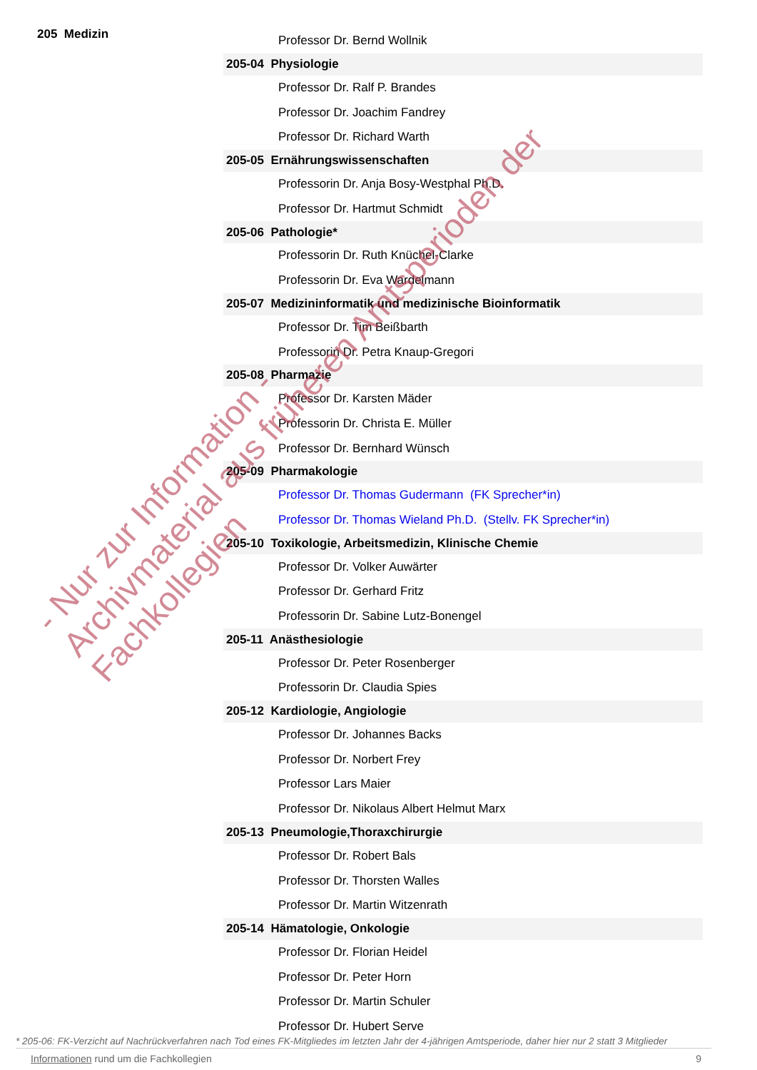205 Medizin
| Professor Dr. Bernd Wollnik |
| 205-04 Physiologie |
| Professor Dr. Ralf P. Brandes |
| Professor Dr. Joachim Fandrey |
| Professor Dr. Richard Warth |
| 205-05 Ernährungswissenschaften |
| Professorin Dr. Anja Bosy-Westphal Ph.D. |
| Professor Dr. Hartmut Schmidt |
| 205-06 Pathologie* |
| Professorin Dr. Ruth Knüchel-Clarke |
| Professorin Dr. Eva Wardelmann |
| 205-07 Medizininformatik und medizinische Bioinformatik |
| Professor Dr. Tim Beißbarth |
| Professorin Dr. Petra Knaup-Gregori |
| 205-08 Pharmazie |
| Professor Dr. Karsten Mäder |
| Professorin Dr. Christa E. Müller |
| Professor Dr. Bernhard Wünsch |
| 205-09 Pharmakologie |
| Professor Dr. Thomas Gudermann (FK Sprecher*in) |
| Professor Dr. Thomas Wieland Ph.D. (Stellv. FK Sprecher*in) |
| 205-10 Toxikologie, Arbeitsmedizin, Klinische Chemie |
| Professor Dr. Volker Auwärter |
| Professor Dr. Gerhard Fritz |
| Professorin Dr. Sabine Lutz-Bonengel |
| 205-11 Anästhesiologie |
| Professor Dr. Peter Rosenberger |
| Professorin Dr. Claudia Spies |
| 205-12 Kardiologie, Angiologie |
| Professor Dr. Johannes Backs |
| Professor Dr. Norbert Frey |
| Professor Lars Maier |
| Professor Dr. Nikolaus Albert Helmut Marx |
| 205-13 Pneumologie,Thoraxchirurgie |
| Professor Dr. Robert Bals |
| Professor Dr. Thorsten Walles |
| Professor Dr. Martin Witzenrath |
| 205-14 Hämatologie, Onkologie |
| Professor Dr. Florian Heidel |
| Professor Dr. Peter Horn |
| Professor Dr. Martin Schuler |
| Professor Dr. Hubert Serve |
* 205-06: FK-Verzicht auf Nachrückverfahren nach Tod eines FK-Mitgliedes im letzten Jahr der 4-jährigen Amtsperiode, daher hier nur 2 statt 3 Mitglieder
Informationen rund um die Fachkollegien 9
- Nur zur Information -
Archivmaterial aus früheren Amtsperioden der Fachkollegien